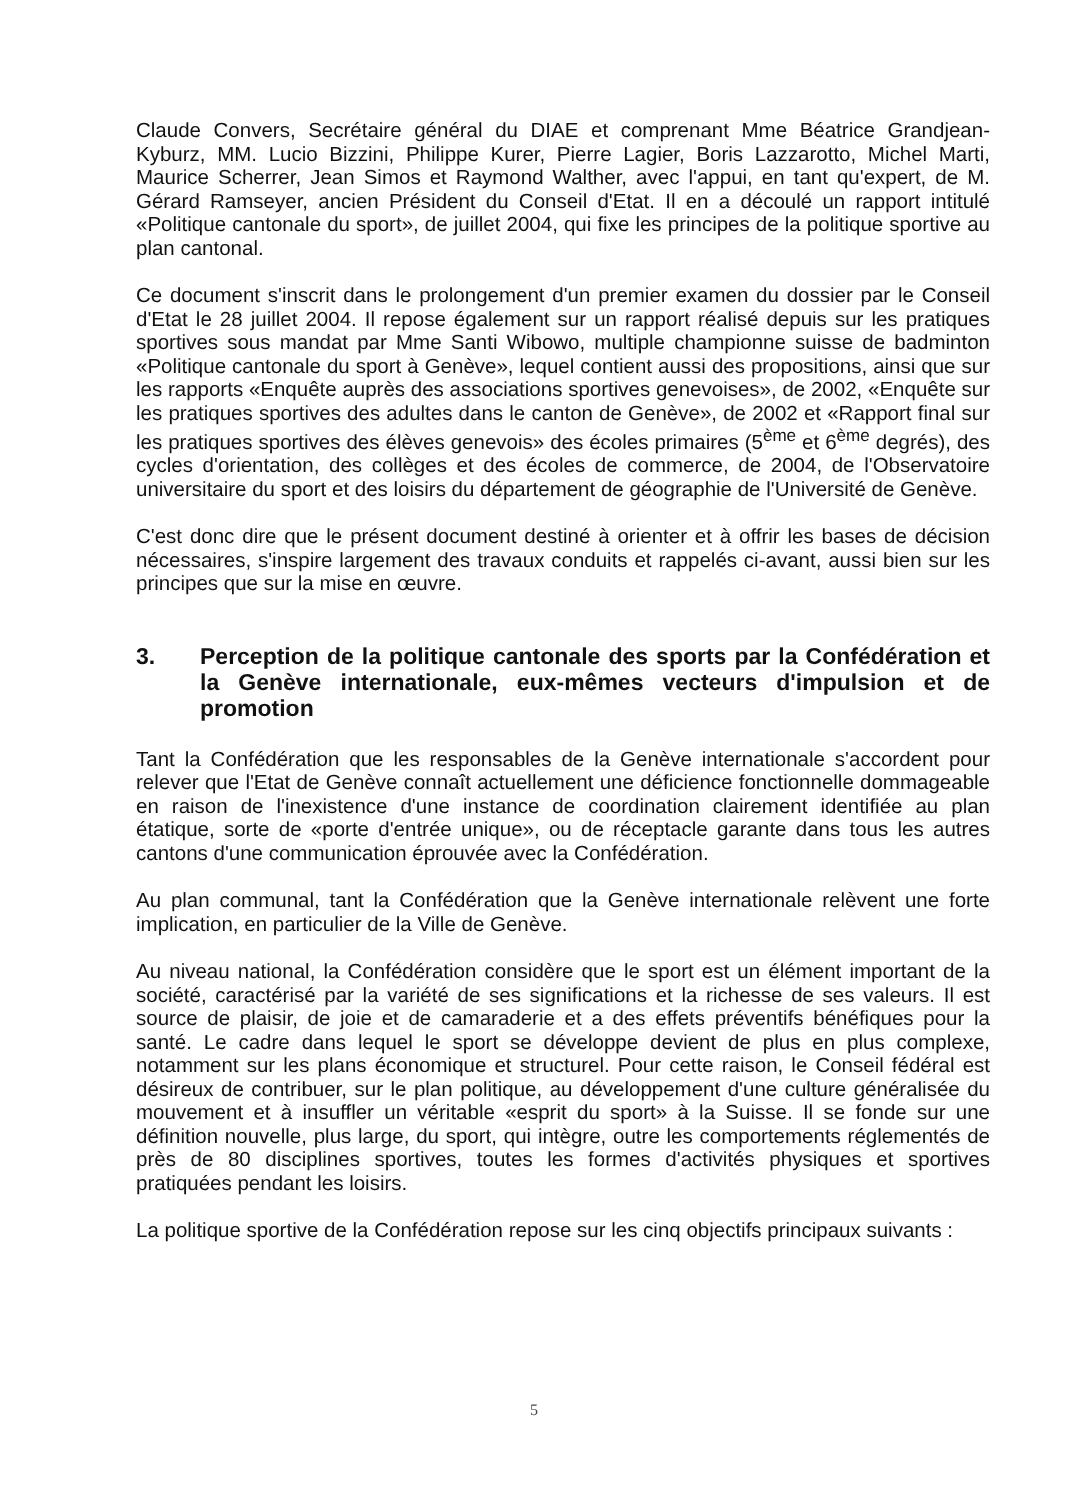Claude Convers, Secrétaire général du DIAE et comprenant Mme Béatrice Grandjean-Kyburz, MM. Lucio Bizzini, Philippe Kurer, Pierre Lagier, Boris Lazzarotto, Michel Marti, Maurice Scherrer, Jean Simos et Raymond Walther, avec l'appui, en tant qu'expert, de M. Gérard Ramseyer, ancien Président du Conseil d'Etat. Il en a découlé un rapport intitulé «Politique cantonale du sport», de juillet 2004, qui fixe les principes de la politique sportive au plan cantonal.
Ce document s'inscrit dans le prolongement d'un premier examen du dossier par le Conseil d'Etat le 28 juillet 2004. Il repose également sur un rapport réalisé depuis sur les pratiques sportives sous mandat par Mme Santi Wibowo, multiple championne suisse de badminton «Politique cantonale du sport à Genève», lequel contient aussi des propositions, ainsi que sur les rapports «Enquête auprès des associations sportives genevoises», de 2002, «Enquête sur les pratiques sportives des adultes dans le canton de Genève», de 2002 et «Rapport final sur les pratiques sportives des élèves genevois» des écoles primaires (5<sup>ème</sup> et 6<sup>ème</sup> degrés), des cycles d'orientation, des collèges et des écoles de commerce, de 2004, de l'Observatoire universitaire du sport et des loisirs du département de géographie de l'Université de Genève.
C'est donc dire que le présent document destiné à orienter et à offrir les bases de décision nécessaires, s'inspire largement des travaux conduits et rappelés ci-avant, aussi bien sur les principes que sur la mise en œuvre.
3. Perception de la politique cantonale des sports par la Confédération et la Genève internationale, eux-mêmes vecteurs d'impulsion et de promotion
Tant la Confédération que les responsables de la Genève internationale s'accordent pour relever que l'Etat de Genève connaît actuellement une déficience fonctionnelle dommageable en raison de l'inexistence d'une instance de coordination clairement identifiée au plan étatique, sorte de «porte d'entrée unique», ou de réceptacle garante dans tous les autres cantons d'une communication éprouvée avec la Confédération.
Au plan communal, tant la Confédération que la Genève internationale relèvent une forte implication, en particulier de la Ville de Genève.
Au niveau national, la Confédération considère que le sport est un élément important de la société, caractérisé par la variété de ses significations et la richesse de ses valeurs. Il est source de plaisir, de joie et de camaraderie et a des effets préventifs bénéfiques pour la santé. Le cadre dans lequel le sport se développe devient de plus en plus complexe, notamment sur les plans économique et structurel. Pour cette raison, le Conseil fédéral est désireux de contribuer, sur le plan politique, au développement d'une culture généralisée du mouvement et à insuffler un véritable «esprit du sport» à la Suisse. Il se fonde sur une définition nouvelle, plus large, du sport, qui intègre, outre les comportements réglementés de près de 80 disciplines sportives, toutes les formes d'activités physiques et sportives pratiquées pendant les loisirs.
La politique sportive de la Confédération repose sur les cinq objectifs principaux suivants :
5